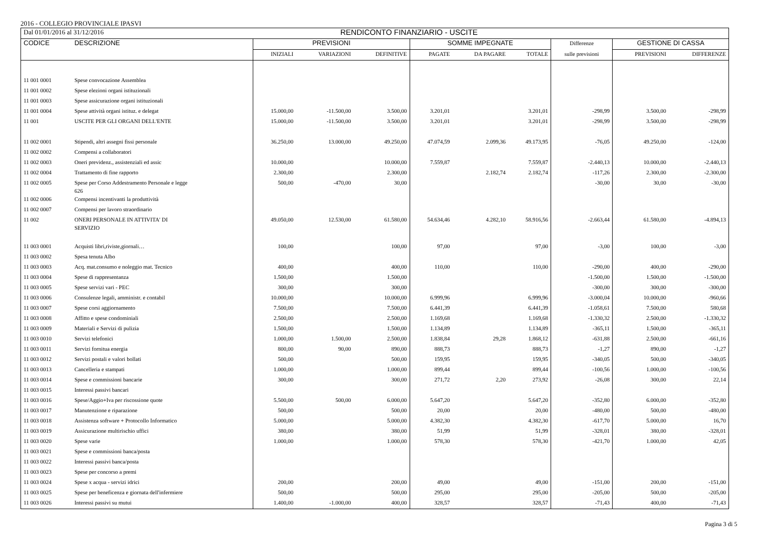2016 - COLLEGIO PROVINCIALE IPASVI
| Dal 01/01/2016 al 31/12/2016 | | RENDICONTO FINANZIARIO - USCITE | | | | | | | | |
| --- | --- | --- | --- | --- | --- | --- | --- | --- | --- | --- |
| CODICE | DESCRIZIONE | PREVISIONI | | | SOMME IMPEGNATE | | | Differenze | GESTIONE DI CASSA | |
| | | INIZIALI | VARIAZIONI | DEFINITIVE | PAGATE | DA PAGARE | TOTALE | sulle previsioni | PREVISIONI | DIFFERENZE |
| 11 001 0001 | Spese convocazione Assemblea | | | | | | | | | |
| 11 001 0002 | Spese elezioni organi istituzionali | | | | | | | | | |
| 11 001 0003 | Spese assicurazione organi istituzionali | | | | | | | | | |
| 11 001 0004 | Spese attività organi istituz. e delegat | 15.000,00 | -11.500,00 | 3.500,00 | 3.201,01 | | 3.201,01 | -298,99 | 3.500,00 | -298,99 |
| 11 001 | USCITE PER GLI ORGANI DELL'ENTE | 15.000,00 | -11.500,00 | 3.500,00 | 3.201,01 | | 3.201,01 | -298,99 | 3.500,00 | -298,99 |
| 11 002 0001 | Stipendi, altri assegni fissi personale | 36.250,00 | 13.000,00 | 49.250,00 | 47.074,59 | 2.099,36 | 49.173,95 | -76,05 | 49.250,00 | -124,00 |
| 11 002 0002 | Compensi a collaboratori | | | | | | | | | |
| 11 002 0003 | Oneri previdenz., assistenziali ed assic | 10.000,00 | | 10.000,00 | 7.559,87 | | 7.559,87 | -2.440,13 | 10.000,00 | -2.440,13 |
| 11 002 0004 | Trattamento di fine rapporto | 2.300,00 | | 2.300,00 | | 2.182,74 | 2.182,74 | -117,26 | 2.300,00 | -2.300,00 |
| 11 002 0005 | Spese per Corso Addestramento Personale e legge 626 | 500,00 | -470,00 | 30,00 | | | | -30,00 | 30,00 | -30,00 |
| 11 002 0006 | Compensi incentivanti la produttività | | | | | | | | | |
| 11 002 0007 | Compensi per lavoro straordinario | | | | | | | | | |
| 11 002 | ONERI PERSONALE IN ATTIVITA' DI SERVIZIO | 49.050,00 | 12.530,00 | 61.580,00 | 54.634,46 | 4.282,10 | 58.916,56 | -2.663,44 | 61.580,00 | -4.894,13 |
| 11 003 0001 | Acquisti libri,riviste,giornali… | 100,00 | | 100,00 | 97,00 | | 97,00 | -3,00 | 100,00 | -3,00 |
| 11 003 0002 | Spesa tenuta Albo | | | | | | | | | |
| 11 003 0003 | Acq. mat.consumo e noleggio mat. Tecnico | 400,00 | | 400,00 | 110,00 | | 110,00 | -290,00 | 400,00 | -290,00 |
| 11 003 0004 | Spese di rappresentanza | 1.500,00 | | 1.500,00 | | | | -1.500,00 | 1.500,00 | -1.500,00 |
| 11 003 0005 | Spese servizi vari - PEC | 300,00 | | 300,00 | | | | -300,00 | 300,00 | -300,00 |
| 11 003 0006 | Consulenze legali, amministr. e contabil | 10.000,00 | | 10.000,00 | 6.999,96 | | 6.999,96 | -3.000,04 | 10.000,00 | -960,66 |
| 11 003 0007 | Spese corsi aggiornamento | 7.500,00 | | 7.500,00 | 6.441,39 | | 6.441,39 | -1.058,61 | 7.500,00 | 580,68 |
| 11 003 0008 | Affitto e spese condominiali | 2.500,00 | | 2.500,00 | 1.169,68 | | 1.169,68 | -1.330,32 | 2.500,00 | -1.330,32 |
| 11 003 0009 | Materiali e Servizi di pulizia | 1.500,00 | | 1.500,00 | 1.134,89 | | 1.134,89 | -365,11 | 1.500,00 | -365,11 |
| 11 003 0010 | Servizi telefonici | 1.000,00 | 1.500,00 | 2.500,00 | 1.838,84 | 29,28 | 1.868,12 | -631,88 | 2.500,00 | -661,16 |
| 11 003 0011 | Servizi fornitua energia | 800,00 | 90,00 | 890,00 | 888,73 | | 888,73 | -1,27 | 890,00 | -1,27 |
| 11 003 0012 | Servizi postali e valori bollati | 500,00 | | 500,00 | 159,95 | | 159,95 | -340,05 | 500,00 | -340,05 |
| 11 003 0013 | Cancelleria e stampati | 1.000,00 | | 1.000,00 | 899,44 | | 899,44 | -100,56 | 1.000,00 | -100,56 |
| 11 003 0014 | Spese e commissioni bancarie | 300,00 | | 300,00 | 271,72 | 2,20 | 273,92 | -26,08 | 300,00 | 22,14 |
| 11 003 0015 | Interessi passivi bancari | | | | | | | | | |
| 11 003 0016 | Spese/Aggio+Iva per riscossione quote | 5.500,00 | 500,00 | 6.000,00 | 5.647,20 | | 5.647,20 | -352,80 | 6.000,00 | -352,80 |
| 11 003 0017 | Manutenzione e riparazione | 500,00 | | 500,00 | 20,00 | | 20,00 | -480,00 | 500,00 | -480,00 |
| 11 003 0018 | Assistenza software + Protocollo Informatico | 5.000,00 | | 5.000,00 | 4.382,30 | | 4.382,30 | -617,70 | 5.000,00 | 16,70 |
| 11 003 0019 | Assicurazione multirischio uffici | 380,00 | | 380,00 | 51,99 | | 51,99 | -328,01 | 380,00 | -328,01 |
| 11 003 0020 | Spese varie | 1.000,00 | | 1.000,00 | 578,30 | | 578,30 | -421,70 | 1.000,00 | 42,05 |
| 11 003 0021 | Spese e commissioni banca/posta | | | | | | | | | |
| 11 003 0022 | Interessi passivi banca/posta | | | | | | | | | |
| 11 003 0023 | Spese per concorso a premi | | | | | | | | | |
| 11 003 0024 | Spese x acqua - servizi idrici | 200,00 | | 200,00 | 49,00 | | 49,00 | -151,00 | 200,00 | -151,00 |
| 11 003 0025 | Spese per beneficenza e giornata dell'infermiere | 500,00 | | 500,00 | 295,00 | | 295,00 | -205,00 | 500,00 | -205,00 |
| 11 003 0026 | Interessi passivi su mutui | 1.400,00 | -1.000,00 | 400,00 | 328,57 | | 328,57 | -71,43 | 400,00 | -71,43 |
Pagina 3 di 5